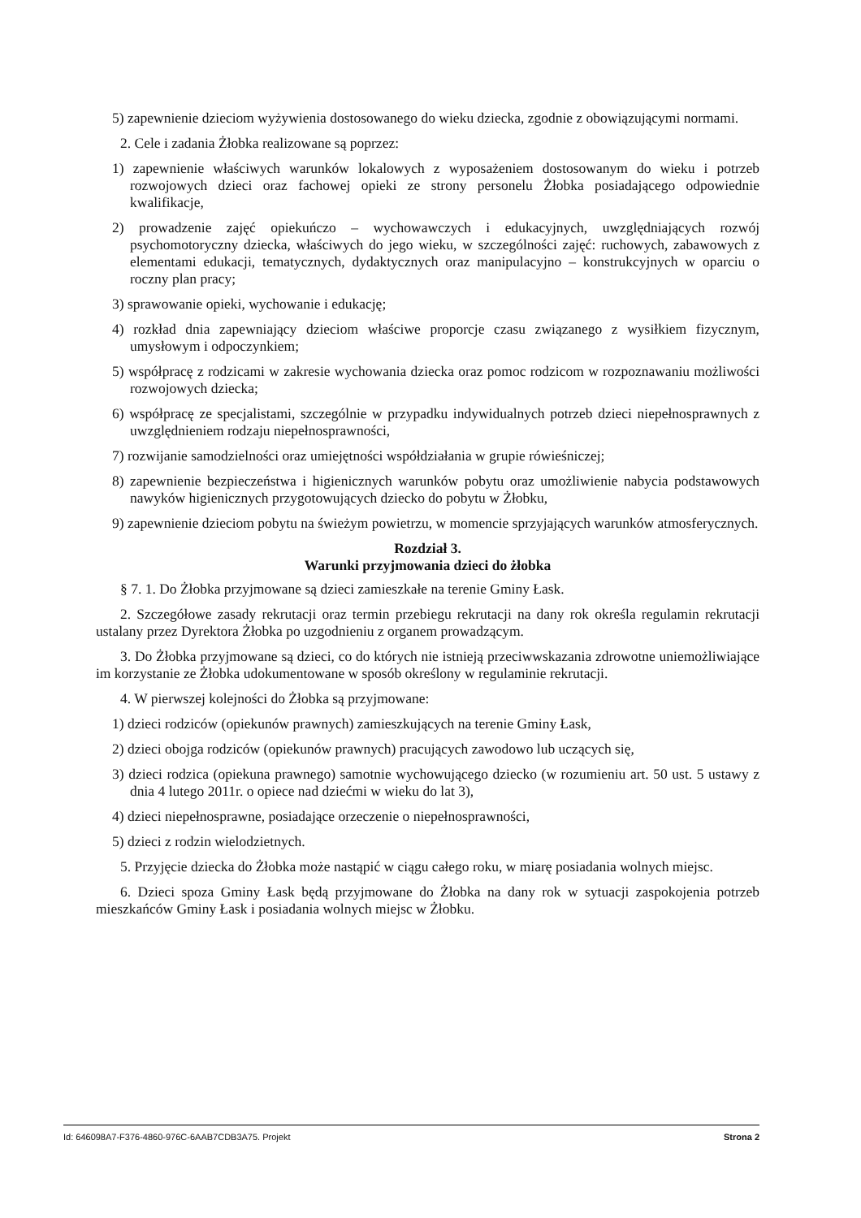5) zapewnienie dzieciom wyżywienia dostosowanego do wieku dziecka, zgodnie z obowiązującymi normami.
2. Cele i zadania Żłobka realizowane są poprzez:
1) zapewnienie właściwych warunków lokalowych z wyposażeniem dostosowanym do wieku i potrzeb rozwojowych dzieci oraz fachowej opieki ze strony personelu Żłobka posiadającego odpowiednie kwalifikacje,
2) prowadzenie zajęć opiekuńczo – wychowawczych i edukacyjnych, uwzględniających rozwój psychomotoryczny dziecka, właściwych do jego wieku, w szczególności zajęć: ruchowych, zabawowych z elementami edukacji, tematycznych, dydaktycznych oraz manipulacyjno – konstrukcyjnych w oparciu o roczny plan pracy;
3) sprawowanie opieki, wychowanie i edukację;
4) rozkład dnia zapewniający dzieciom właściwe proporcje czasu związanego z wysiłkiem fizycznym, umysłowym i odpoczynkiem;
5) współpracę z rodzicami w zakresie wychowania dziecka oraz pomoc rodzicom w rozpoznawaniu możliwości rozwojowych dziecka;
6) współpracę ze specjalistami, szczególnie w przypadku indywidualnych potrzeb dzieci niepełnosprawnych z uwzględnieniem rodzaju niepełnosprawności,
7) rozwijanie samodzielności oraz umiejętności współdziałania w grupie rówieśniczej;
8) zapewnienie bezpieczeństwa i higienicznych warunków pobytu oraz umożliwienie nabycia podstawowych nawyków higienicznych przygotowujących dziecko do pobytu w Żłobku,
9) zapewnienie dzieciom pobytu na świeżym powietrzu, w momencie sprzyjających warunków atmosferycznych.
Rozdział 3.
Warunki przyjmowania dzieci do żłobka
§ 7. 1. Do Żłobka przyjmowane są dzieci zamieszkałe na terenie Gminy Łask.
2. Szczegółowe zasady rekrutacji oraz termin przebiegu rekrutacji na dany rok określa regulamin rekrutacji ustalany przez Dyrektora Żłobka po uzgodnieniu z organem prowadzącym.
3. Do Żłobka przyjmowane są dzieci, co do których nie istnieją przeciwwskazania zdrowotne uniemożliwiające im korzystanie ze Żłobka udokumentowane w sposób określony w regulaminie rekrutacji.
4. W pierwszej kolejności do Żłobka są przyjmowane:
1) dzieci rodziców (opiekunów prawnych) zamieszkujących na terenie Gminy Łask,
2) dzieci obojga rodziców (opiekunów prawnych) pracujących zawodowo lub uczących się,
3) dzieci rodzica (opiekuna prawnego) samotnie wychowującego dziecko (w rozumieniu art. 50 ust. 5 ustawy z dnia 4 lutego 2011r. o opiece nad dziećmi w wieku do lat 3),
4) dzieci niepełnosprawne, posiadające orzeczenie o niepełnosprawności,
5) dzieci z rodzin wielodzietnych.
5. Przyjęcie dziecka do Żłobka może nastąpić w ciągu całego roku, w miarę posiadania wolnych miejsc.
6. Dzieci spoza Gminy Łask będą przyjmowane do Żłobka na dany rok w sytuacji zaspokojenia potrzeb mieszkańców Gminy Łask i posiadania wolnych miejsc w Żłobku.
Id: 646098A7-F376-4860-976C-6AAB7CDB3A75. Projekt Strona 2